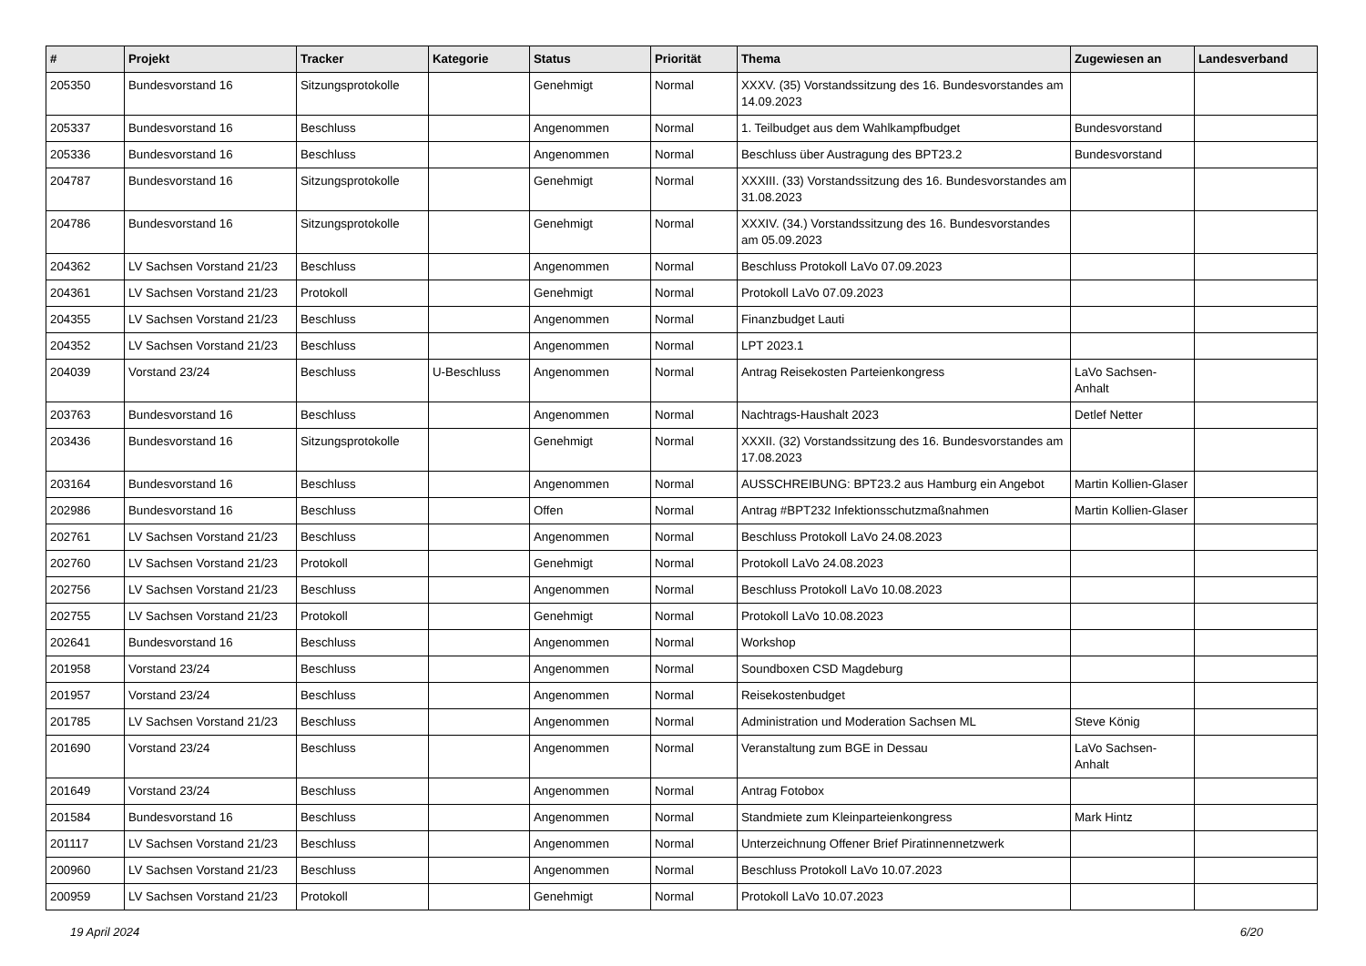| # | Projekt | Tracker | Kategorie | Status | Priorität | Thema | Zugewiesen an | Landesverband |
| --- | --- | --- | --- | --- | --- | --- | --- | --- |
| 205350 | Bundesvorstand 16 | Sitzungsprotokolle | | Genehmigt | Normal | XXXV. (35) Vorstandssitzung des 16. Bundesvorstandes am 14.09.2023 | | |
| 205337 | Bundesvorstand 16 | Beschluss | | Angenommen | Normal | 1. Teilbudget aus dem Wahlkampfbudget | Bundesvorstand | |
| 205336 | Bundesvorstand 16 | Beschluss | | Angenommen | Normal | Beschluss über Austragung des BPT23.2 | Bundesvorstand | |
| 204787 | Bundesvorstand 16 | Sitzungsprotokolle | | Genehmigt | Normal | XXXIII. (33) Vorstandssitzung des 16. Bundesvorstandes am 31.08.2023 | | |
| 204786 | Bundesvorstand 16 | Sitzungsprotokolle | | Genehmigt | Normal | XXXIV. (34.) Vorstandssitzung des 16. Bundesvorstandes am 05.09.2023 | | |
| 204362 | LV Sachsen Vorstand 21/23 | Beschluss | | Angenommen | Normal | Beschluss Protokoll LaVo 07.09.2023 | | |
| 204361 | LV Sachsen Vorstand 21/23 | Protokoll | | Genehmigt | Normal | Protokoll LaVo 07.09.2023 | | |
| 204355 | LV Sachsen Vorstand 21/23 | Beschluss | | Angenommen | Normal | Finanzbudget Lauti | | |
| 204352 | LV Sachsen Vorstand 21/23 | Beschluss | | Angenommen | Normal | LPT 2023.1 | | |
| 204039 | Vorstand 23/24 | Beschluss | U-Beschluss | Angenommen | Normal | Antrag Reisekosten Parteienkongress | LaVo Sachsen-Anhalt | |
| 203763 | Bundesvorstand 16 | Beschluss | | Angenommen | Normal | Nachtrags-Haushalt 2023 | Detlef Netter | |
| 203436 | Bundesvorstand 16 | Sitzungsprotokolle | | Genehmigt | Normal | XXXII. (32) Vorstandssitzung des 16. Bundesvorstandes am 17.08.2023 | | |
| 203164 | Bundesvorstand 16 | Beschluss | | Angenommen | Normal | AUSSCHREIBUNG: BPT23.2 aus Hamburg ein Angebot | Martin Kollien-Glaser | |
| 202986 | Bundesvorstand 16 | Beschluss | | Offen | Normal | Antrag #BPT232 Infektionsschutzmaßnahmen | Martin Kollien-Glaser | |
| 202761 | LV Sachsen Vorstand 21/23 | Beschluss | | Angenommen | Normal | Beschluss Protokoll LaVo 24.08.2023 | | |
| 202760 | LV Sachsen Vorstand 21/23 | Protokoll | | Genehmigt | Normal | Protokoll LaVo 24.08.2023 | | |
| 202756 | LV Sachsen Vorstand 21/23 | Beschluss | | Angenommen | Normal | Beschluss Protokoll LaVo 10.08.2023 | | |
| 202755 | LV Sachsen Vorstand 21/23 | Protokoll | | Genehmigt | Normal | Protokoll LaVo 10.08.2023 | | |
| 202641 | Bundesvorstand 16 | Beschluss | | Angenommen | Normal | Workshop | | |
| 201958 | Vorstand 23/24 | Beschluss | | Angenommen | Normal | Soundboxen CSD Magdeburg | | |
| 201957 | Vorstand 23/24 | Beschluss | | Angenommen | Normal | Reisekostenbudget | | |
| 201785 | LV Sachsen Vorstand 21/23 | Beschluss | | Angenommen | Normal | Administration und Moderation Sachsen ML | Steve König | |
| 201690 | Vorstand 23/24 | Beschluss | | Angenommen | Normal | Veranstaltung zum BGE in Dessau | LaVo Sachsen-Anhalt | |
| 201649 | Vorstand 23/24 | Beschluss | | Angenommen | Normal | Antrag Fotobox | | |
| 201584 | Bundesvorstand 16 | Beschluss | | Angenommen | Normal | Standmiete zum Kleinparteienkongress | Mark Hintz | |
| 201117 | LV Sachsen Vorstand 21/23 | Beschluss | | Angenommen | Normal | Unterzeichnung Offener Brief Piratinnennetzwerk | | |
| 200960 | LV Sachsen Vorstand 21/23 | Beschluss | | Angenommen | Normal | Beschluss Protokoll LaVo 10.07.2023 | | |
| 200959 | LV Sachsen Vorstand 21/23 | Protokoll | | Genehmigt | Normal | Protokoll LaVo 10.07.2023 | | |
19 April 2024 6/20